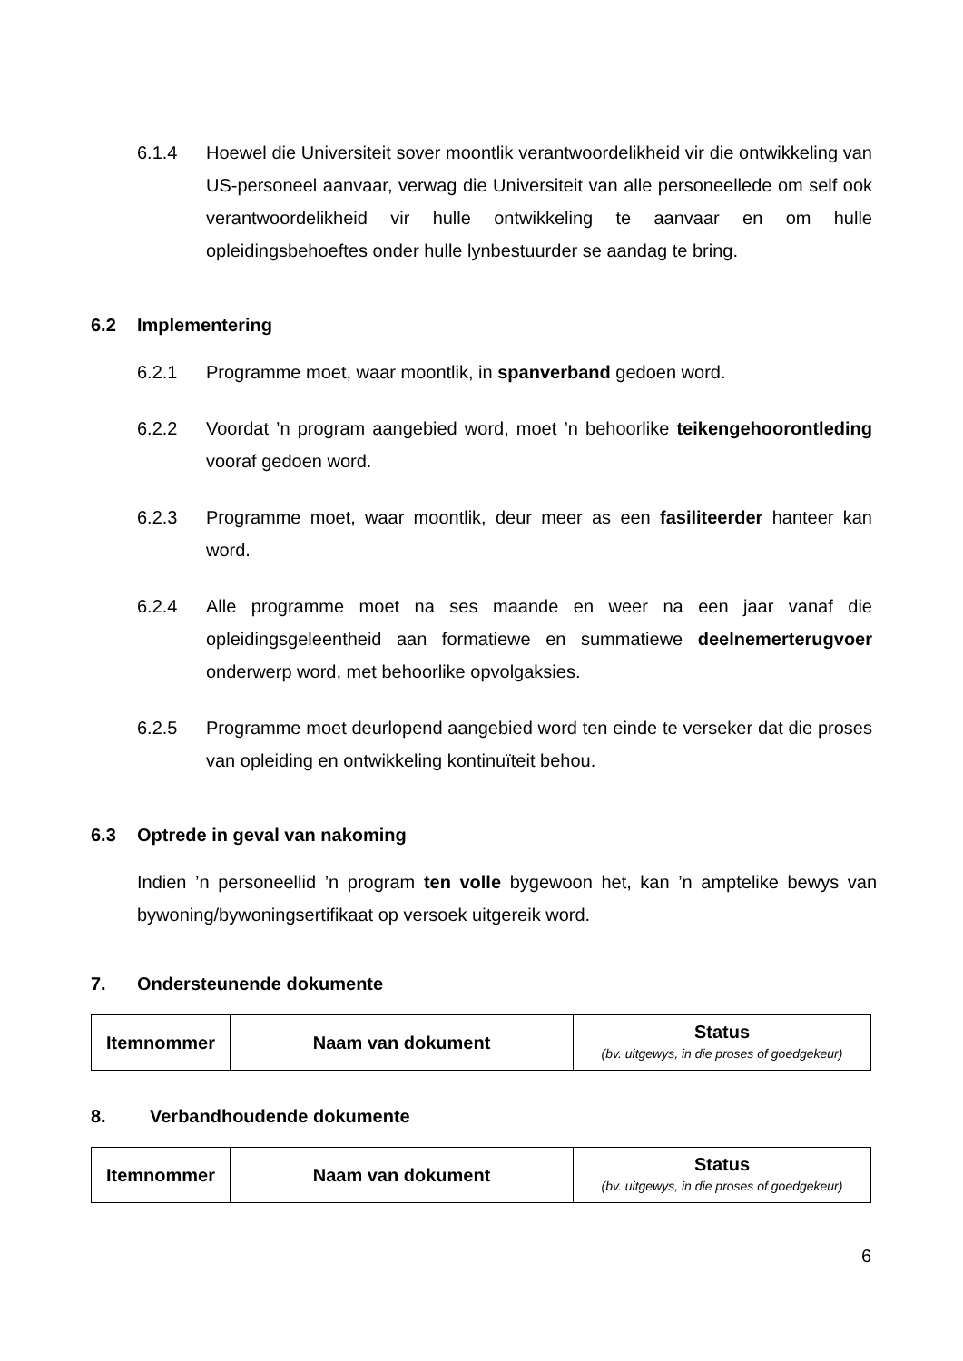6.1.4 Hoewel die Universiteit sover moontlik verantwoordelikheid vir die ontwikkeling van US-personeel aanvaar, verwag die Universiteit van alle personeellede om self ook verantwoordelikheid vir hulle ontwikkeling te aanvaar en om hulle opleidingsbehoeftes onder hulle lynbestuurder se aandag te bring.
6.2 Implementering
6.2.1 Programme moet, waar moontlik, in spanverband gedoen word.
6.2.2 Voordat ’n program aangebied word, moet ’n behoorlike teikengehoorontleding vooraf gedoen word.
6.2.3 Programme moet, waar moontlik, deur meer as een fasiliteerder hanteer kan word.
6.2.4 Alle programme moet na ses maande en weer na een jaar vanaf die opleidingsgeleentheid aan formatiewe en summatiewe deelnemerterugvoer onderwerp word, met behoorlike opvolgaksies.
6.2.5 Programme moet deurlopend aangebied word ten einde te verseker dat die proses van opleiding en ontwikkeling kontinuïteit behou.
6.3 Optrede in geval van nakoming
Indien ’n personeellid ’n program ten volle bygewoon het, kan ’n amptelike bewys van bywoning/bywoningsertifikaat op versoek uitgereik word.
7. Ondersteunende dokumente
| Itemnommer | Naam van dokument | Status (bv. uitgewys, in die proses of goedgekeur) |
| --- | --- | --- |
8. Verbandhoudende dokumente
| Itemnommer | Naam van dokument | Status (bv. uitgewys, in die proses of goedgekeur) |
| --- | --- | --- |
6